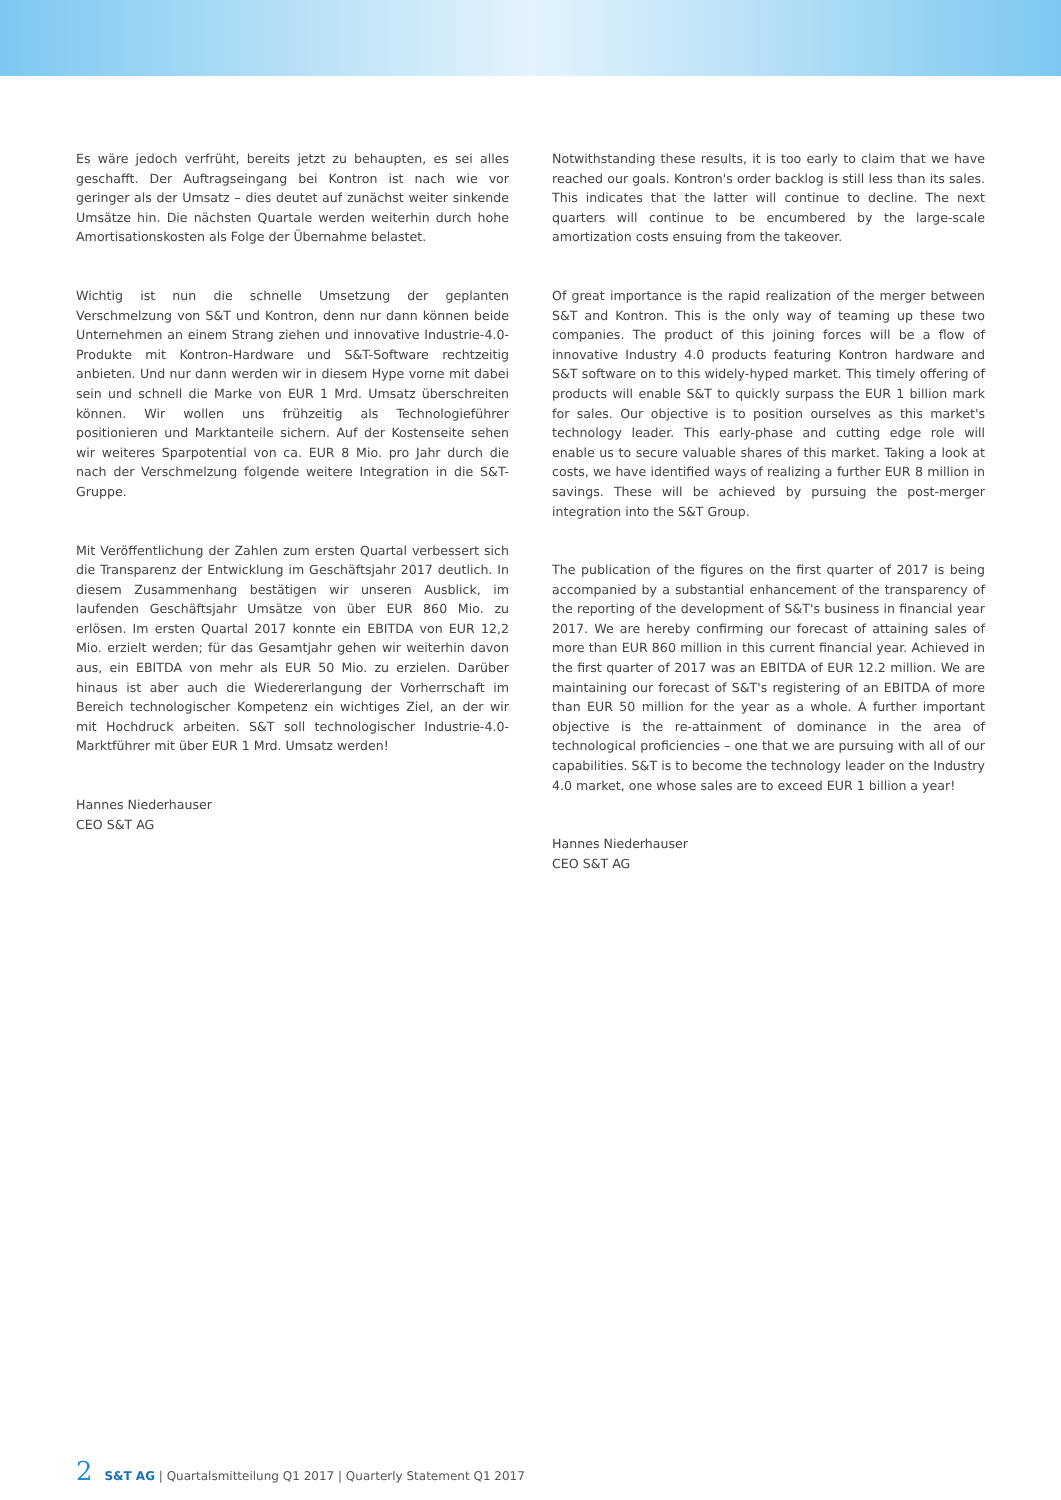Es wäre jedoch verfrüht, bereits jetzt zu behaupten, es sei alles geschafft. Der Auftragseingang bei Kontron ist nach wie vor geringer als der Umsatz – dies deutet auf zunächst weiter sinkende Umsätze hin. Die nächsten Quartale werden weiterhin durch hohe Amortisationskosten als Folge der Übernahme belastet.
Wichtig ist nun die schnelle Umsetzung der geplanten Verschmelzung von S&T und Kontron, denn nur dann können beide Unternehmen an einem Strang ziehen und innovative Industrie-4.0-Produkte mit Kontron-Hardware und S&T-Software rechtzeitig anbieten. Und nur dann werden wir in diesem Hype vorne mit dabei sein und schnell die Marke von EUR 1 Mrd. Umsatz überschreiten können. Wir wollen uns frühzeitig als Technologieführer positionieren und Marktanteile sichern. Auf der Kostenseite sehen wir weiteres Sparpotential von ca. EUR 8 Mio. pro Jahr durch die nach der Verschmelzung folgende weitere Integration in die S&T-Gruppe.
Mit Veröffentlichung der Zahlen zum ersten Quartal verbessert sich die Transparenz der Entwicklung im Geschäftsjahr 2017 deutlich. In diesem Zusammenhang bestätigen wir unseren Ausblick, im laufenden Geschäftsjahr Umsätze von über EUR 860 Mio. zu erlösen. Im ersten Quartal 2017 konnte ein EBITDA von EUR 12,2 Mio. erzielt werden; für das Gesamtjahr gehen wir weiterhin davon aus, ein EBITDA von mehr als EUR 50 Mio. zu erzielen. Darüber hinaus ist aber auch die Wiedererlangung der Vorherrschaft im Bereich technologischer Kompetenz ein wichtiges Ziel, an der wir mit Hochdruck arbeiten. S&T soll technologischer Industrie-4.0-Marktführer mit über EUR 1 Mrd. Umsatz werden!
Hannes Niederhauser
CEO S&T AG
Notwithstanding these results, it is too early to claim that we have reached our goals. Kontron's order backlog is still less than its sales. This indicates that the latter will continue to decline. The next quarters will continue to be encumbered by the large-scale amortization costs ensuing from the takeover.
Of great importance is the rapid realization of the merger between S&T and Kontron. This is the only way of teaming up these two companies. The product of this joining forces will be a flow of innovative Industry 4.0 products featuring Kontron hardware and S&T software on to this widely-hyped market. This timely offering of products will enable S&T to quickly surpass the EUR 1 billion mark for sales. Our objective is to position ourselves as this market's technology leader. This early-phase and cutting edge role will enable us to secure valuable shares of this market. Taking a look at costs, we have identified ways of realizing a further EUR 8 million in savings. These will be achieved by pursuing the post-merger integration into the S&T Group.
The publication of the figures on the first quarter of 2017 is being accompanied by a substantial enhancement of the transparency of the reporting of the development of S&T's business in financial year 2017. We are hereby confirming our forecast of attaining sales of more than EUR 860 million in this current financial year. Achieved in the first quarter of 2017 was an EBITDA of EUR 12.2 million. We are maintaining our forecast of S&T's registering of an EBITDA of more than EUR 50 million for the year as a whole. A further important objective is the re-attainment of dominance in the area of technological proficiencies – one that we are pursuing with all of our capabilities. S&T is to become the technology leader on the Industry 4.0 market, one whose sales are to exceed EUR 1 billion a year!
Hannes Niederhauser
CEO S&T AG
2 S&T AG | Quartalsmitteilung Q1 2017 | Quarterly Statement Q1 2017